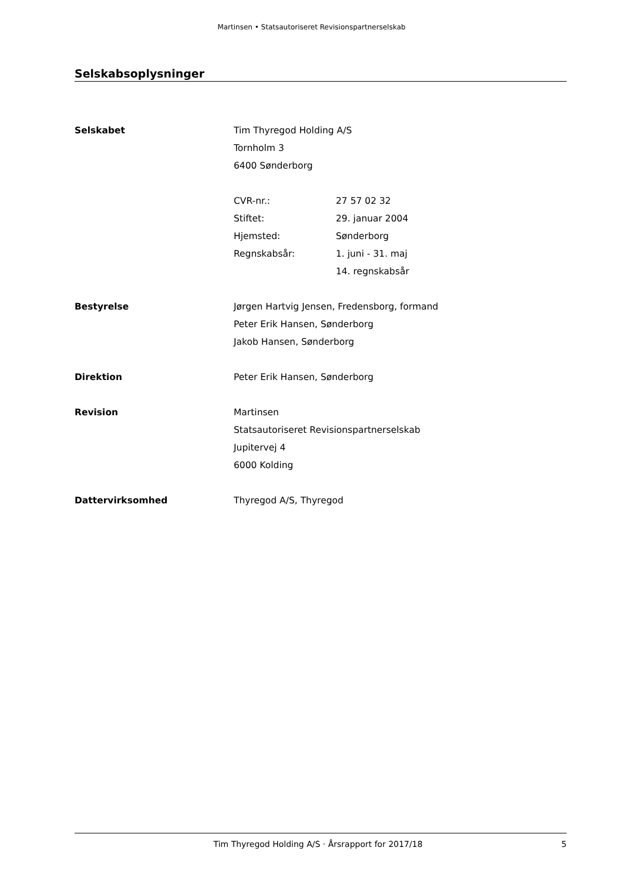Martinsen • Statsautoriseret Revisionspartnerselskab
Selskabsoplysninger
Selskabet Tim Thyregod Holding A/S
Tornholm 3
6400 Sønderborg
CVR-nr.: 27 57 02 32
Stiftet: 29. januar 2004
Hjemsted: Sønderborg
Regnskabsår: 1. juni - 31. maj
14. regnskabsår
Bestyrelse Jørgen Hartvig Jensen, Fredensborg, formand
Peter Erik Hansen, Sønderborg
Jakob Hansen, Sønderborg
Direktion Peter Erik Hansen, Sønderborg
Revision Martinsen
Statsautoriseret Revisionspartnerselskab
Jupitervej 4
6000 Kolding
Dattervirksomhed Thyregod A/S, Thyregod
Tim Thyregod Holding A/S · Årsrapport for 2017/18
5